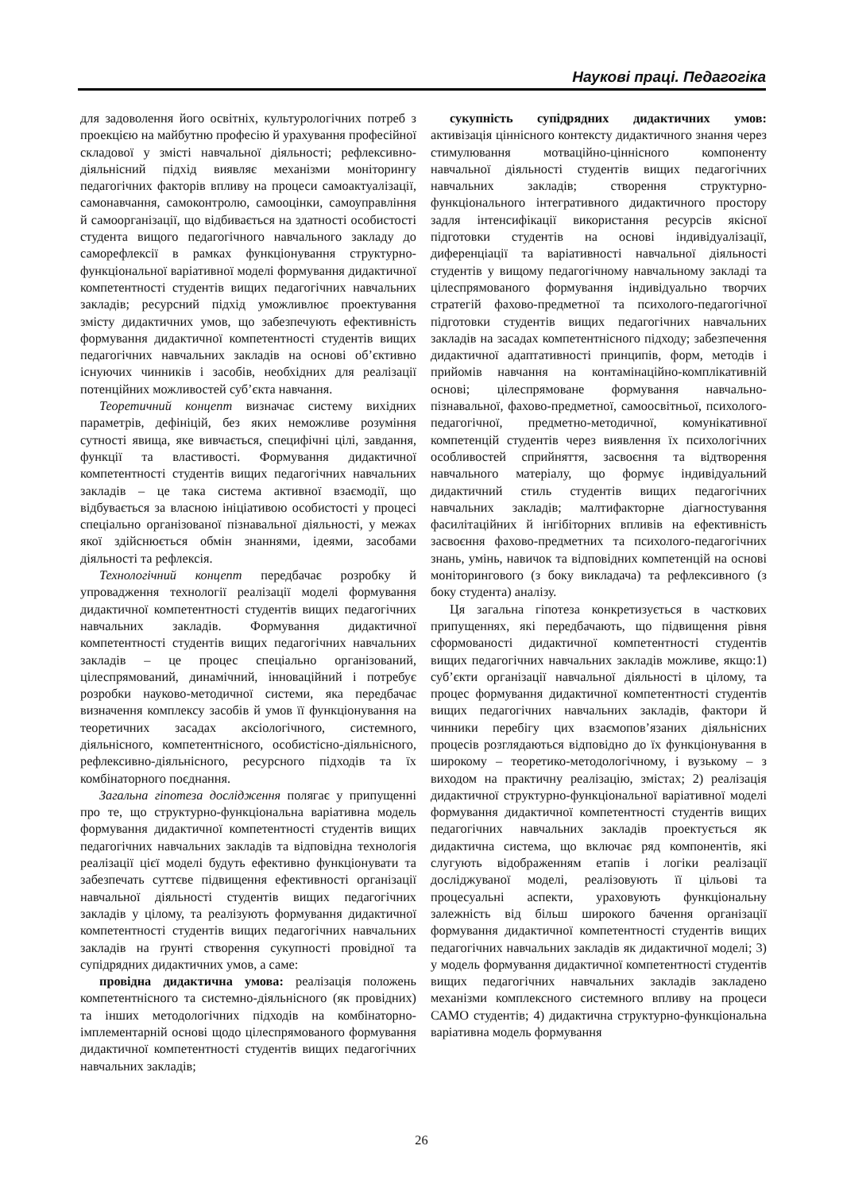Наукові праці. Педагогіка
для задоволення його освітніх, культурологічних потреб з проекцією на майбутню професію й урахування професійної складової у змісті навчальної діяльності; рефлексивно-діяльнісний підхід виявляє механізми моніторингу педагогічних факторів впливу на процеси самоактуалізації, самонавчання, самоконтролю, самооцінки, самоуправління й самоорганізації, що відбивається на здатності особистості студента вищого педагогічного навчального закладу до саморефлексії в рамках функціонування структурно-функціональної варіативної моделі формування дидактичної компетентності студентів вищих педагогічних навчальних закладів; ресурсний підхід уможливлює проектування змісту дидактичних умов, що забезпечують ефективність формування дидактичної компетентності студентів вищих педагогічних навчальних закладів на основі об’єктивно існуючих чинників і засобів, необхідних для реалізації потенційних можливостей суб’єкта навчання.
Теоретичний концепт визначає систему вихідних параметрів, дефініцій, без яких неможливе розуміння сутності явища, яке вивчається, специфічні цілі, завдання, функції та властивості. Формування дидактичної компетентності студентів вищих педагогічних навчальних закладів – це така система активної взаємодії, що відбувається за власною ініціативою особистості у процесі спеціально організованої пізнавальної діяльності, у межах якої здійснюється обмін знаннями, ідеями, засобами діяльності та рефлексія.
Технологічний концепт передбачає розробку й упровадження технології реалізації моделі формування дидактичної компетентності студентів вищих педагогічних навчальних закладів. Формування дидактичної компетентності студентів вищих педагогічних навчальних закладів – це процес спеціально організований, цілеспрямований, динамічний, інноваційний і потребує розробки науково-методичної системи, яка передбачає визначення комплексу засобів й умов її функціонування на теоретичних засадах аксіологічного, системного, діяльнісного, компетентнісного, особистісно-діяльнісного, рефлексивно-діяльнісного, ресурсного підходів та їх комбінаторного поєднання.
Загальна гіпотеза дослідження полягає у припущенні про те, що структурно-функціональна варіативна модель формування дидактичної компетентності студентів вищих педагогічних навчальних закладів та відповідна технологія реалізації цієї моделі будуть ефективно функціонувати та забезпечать суттєве підвищення ефективності організації навчальної діяльності студентів вищих педагогічних закладів у цілому, та реалізують формування дидактичної компетентності студентів вищих педагогічних навчальних закладів на ґрунті створення сукупності провідної та супідрядних дидактичних умов, а саме:
провідна дидактична умова: реалізація положень компетентнісного та системно-діяльнісного (як провідних) та інших методологічних підходів на комбінаторно-імплементарній основі щодо цілеспрямованого формування дидактичної компетентності студентів вищих педагогічних навчальних закладів;
сукупність супідрядних дидактичних умов: активізація ціннісного контексту дидактичного знання через стимулювання мотваційно-ціннісного компоненту навчальної діяльності студентів вищих педагогічних навчальних закладів; створення структурно-функціонального інтегративного дидактичного простору задля інтенсифікації використання ресурсів якісної підготовки студентів на основі індивідуалізації, диференціації та варіативності навчальної діяльності студентів у вищому педагогічному навчальному закладі та цілеспрямованого формування індивідуально творчих стратегій фахово-предметної та психолого-педагогічної підготовки студентів вищих педагогічних навчальних закладів на засадах компетентнісного підходу; забезпечення дидактичної адаптативності принципів, форм, методів і прийомів навчання на контамінаційно-комплікативній основі; цілеспрямоване формування навчально-пізнавальної, фахово-предметної, самоосвітньої, психолого-педагогічної, предметно-методичної, комунікативної компетенцій студентів через виявлення їх психологічних особливостей сприйняття, засвоєння та відтворення навчального матеріалу, що формує індивідуальний дидактичний стиль студентів вищих педагогічних навчальних закладів; малтифакторне діагностування фасилітаційних й інгібіторних впливів на ефективність засвоєння фахово-предметних та психолого-педагогічних знань, умінь, навичок та відповідних компетенцій на основі моніторингового (з боку викладача) та рефлексивного (з боку студента) аналізу.
Ця загальна гіпотеза конкретизується в часткових припущеннях, які передбачають, що підвищення рівня сформованості дидактичної компетентності студентів вищих педагогічних навчальних закладів можливе, якщо:1) суб’єкти організації навчальної діяльності в цілому, та процес формування дидактичної компетентності студентів вищих педагогічних навчальних закладів, фактори й чинники перебігу цих взаємопов’язаних діяльнісних процесів розглядаються відповідно до їх функціонування в широкому – теоретико-методологічному, і вузькому – з виходом на практичну реалізацію, змістах; 2) реалізація дидактичної структурно-функціональної варіативної моделі формування дидактичної компетентності студентів вищих педагогічних навчальних закладів проектується як дидактична система, що включає ряд компонентів, які слугують відображенням етапів і логіки реалізації досліджуваної моделі, реалізовують її цільові та процесуальні аспекти, ураховують функціональну залежність від більш широкого бачення організації формування дидактичної компетентності студентів вищих педагогічних навчальних закладів як дидактичної моделі; 3) у модель формування дидактичної компетентності студентів вищих педагогічних навчальних закладів закладено механізми комплексного системного впливу на процеси САМО студентів; 4) дидактична структурно-функціональна варіативна модель формування
26